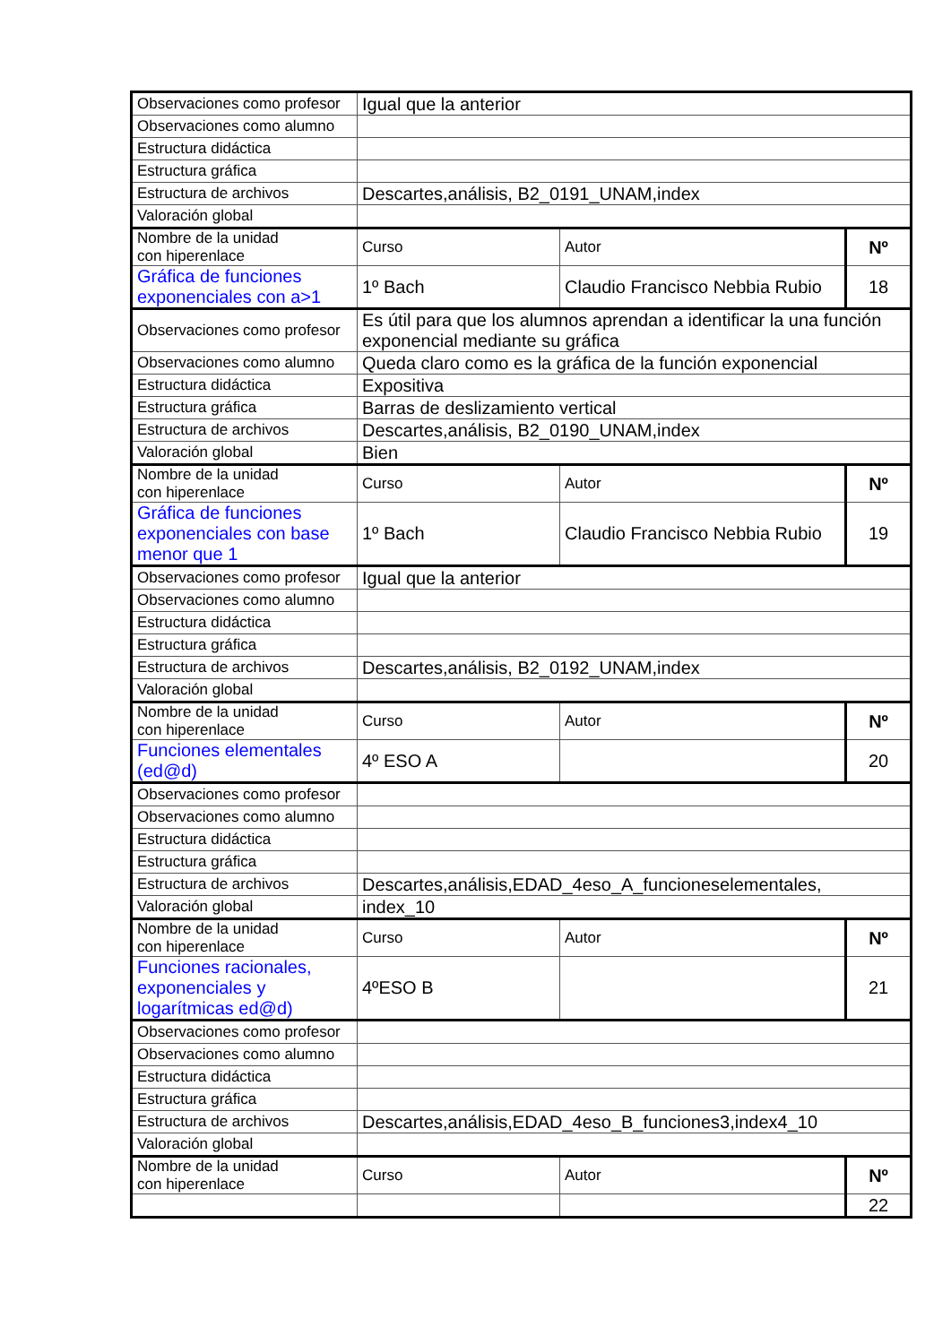| Observaciones como profesor | Igual que la anterior | | |
| Observaciones como alumno | | | |
| Estructura didáctica | | | |
| Estructura gráfica | | | |
| Estructura de archivos | Descartes,análisis, B2_0191_UNAM,index | | |
| Valoración global | | | |
| Nombre de la unidad con hiperenlace | Curso | Autor | Nº |
| Gráfica de funciones exponenciales con a>1 | 1º Bach | Claudio Francisco Nebbia Rubio | 18 |
| Observaciones como profesor | Es útil para que los alumnos aprendan a identificar la una función exponencial mediante su gráfica | | |
| Observaciones como alumno | Queda claro como es la gráfica de la función exponencial | | |
| Estructura didáctica | Expositiva | | |
| Estructura gráfica | Barras de deslizamiento vertical | | |
| Estructura de archivos | Descartes,análisis, B2_0190_UNAM,index | | |
| Valoración global | Bien | | |
| Nombre de la unidad con hiperenlace | Curso | Autor | Nº |
| Gráfica de funciones exponenciales con base menor que 1 | 1º Bach | Claudio Francisco Nebbia Rubio | 19 |
| Observaciones como profesor | Igual que la anterior | | |
| Observaciones como alumno | | | |
| Estructura didáctica | | | |
| Estructura gráfica | | | |
| Estructura de archivos | Descartes,análisis, B2_0192_UNAM,index | | |
| Valoración global | | | |
| Nombre de la unidad con hiperenlace | Curso | Autor | Nº |
| Funciones elementales (ed@d) | 4º ESO A | | 20 |
| Observaciones como profesor | | | |
| Observaciones como alumno | | | |
| Estructura didáctica | | | |
| Estructura gráfica | | | |
| Estructura de archivos | Descartes,análisis,EDAD_4eso_A_funcioneselementales, | | |
| Valoración global | index_10 | | |
| Nombre de la unidad con hiperenlace | Curso | Autor | Nº |
| Funciones racionales, exponenciales y logarítmicas ed@d) | 4ºESO B | | 21 |
| Observaciones como profesor | | | |
| Observaciones como alumno | | | |
| Estructura didáctica | | | |
| Estructura gráfica | | | |
| Estructura de archivos | Descartes,análisis,EDAD_4eso_B_funciones3,index4_10 | | |
| Valoración global | | | |
| Nombre de la unidad con hiperenlace | Curso | Autor | Nº |
| | | | 22 |